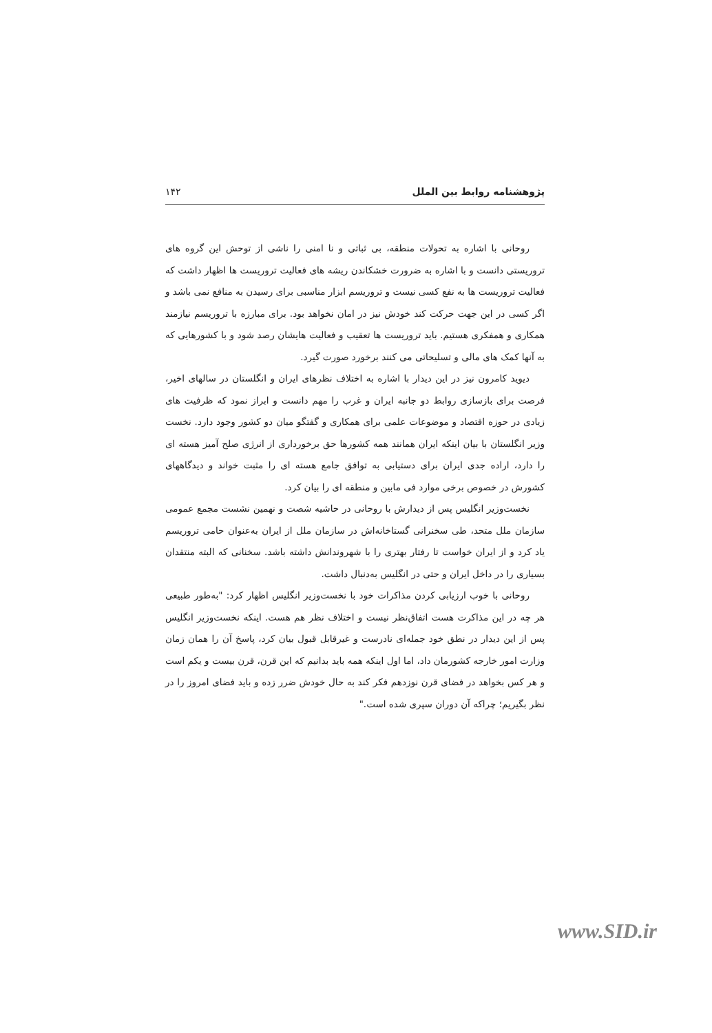پژوهشنامه روابط بین الملل ۱۴۲
روحانی با اشاره به تحولات منطقه، بی ثباتی و نا امنی را ناشی از توحش این گروه های تروریستی دانست و با اشاره به ضرورت خشکاندن ریشه های فعالیت تروریست ها اظهار داشت که فعالیت تروریست ها به نفع کسی نیست و تروریسم ابزار مناسبی برای رسیدن به منافع نمی باشد و اگر کسی در این جهت حرکت کند خودش نیز در امان نخواهد بود. برای مبارزه با تروریسم نیازمند همکاری و همفکری هستیم. باید تروریست ها تعقیب و فعالیت هایشان رصد شود و با کشورهایی که به آنها کمک های مالی و تسلیحاتی می کنند برخورد صورت گیرد.
دیوید کامرون نیز در این دیدار با اشاره به اختلاف نظرهای ایران و انگلستان در سالهای اخیر، فرصت برای بازسازی روابط دو جانبه ایران و غرب را مهم دانست و ابراز نمود که ظرفیت های زیادی در حوزه اقتصاد و موضوعات علمی برای همکاری و گفتگو میان دو کشور وجود دارد. نخست وزیر انگلستان با بیان اینکه ایران همانند همه کشورها حق برخورداری از انرژی صلح آمیز هسته ای را دارد، اراده جدی ایران برای دستیابی به توافق جامع هسته ای را مثبت خواند و دیدگاههای کشورش در خصوص برخی موارد فی مابین و منطقه ای را بیان کرد.
نخست‌وزیر انگلیس پس از دیدارش با روحانی در حاشیه شصت و نهمین نشست مجمع عمومی سازمان ملل متحد، طی سخنرانی گستاخانه‌اش در سازمان ملل از ایران به‌عنوان حامی تروریسم یاد کرد و از ایران خواست تا رفتار بهتری را با شهروندانش داشته باشد. سخنانی که البته منتقدان بسیاری را در داخل ایران و حتی در انگلیس به‌دنبال داشت.
روحانی با خوب ارزیابی کردن مذاکرات خود با نخست‌وزیر انگلیس اظهار کرد: "به‌طور طبیعی هر چه در این مذاکرت هست اتفاق‌نظر نیست و اختلاف نظر هم هست. اینکه نخست‌وزیر انگلیس پس از این دیدار در نطق خود جمله‌ای نادرست و غیرقابل قبول بیان کرد، پاسخ آن را همان زمان وزارت امور خارجه کشورمان داد، اما اول اینکه همه باید بدانیم که این قرن، قرن بیست و یکم است و هر کس بخواهد در فضای قرن نوزدهم فکر کند به حال خودش ضرر زده و باید فضای امروز را در نظر بگیریم؛ چراکه آن دوران سپری شده است."
www.SID.ir